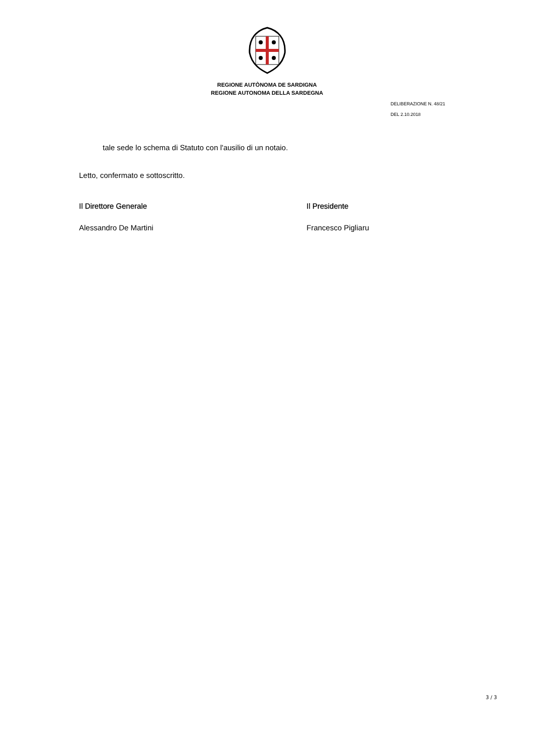REGIONE AUTÒNOMA DE SARDIGNA
REGIONE AUTONOMA DELLA SARDEGNA
DELIBERAZIONE N. 48/21
DEL 2.10.2018
tale sede lo schema di Statuto con l'ausilio di un notaio.
Letto, confermato e sottoscritto.
Il Direttore Generale
Alessandro De Martini
Il Presidente
Francesco Pigliaru
3 / 3